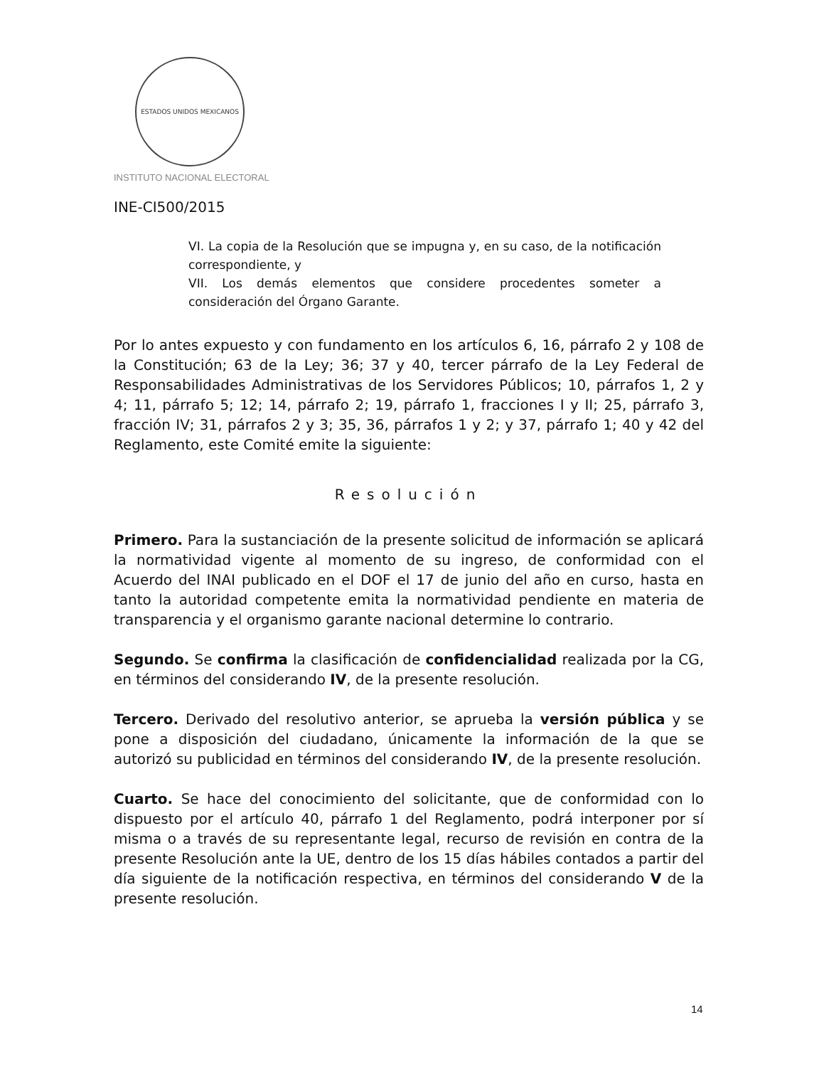ESTADOS UNIDOS MEXICANOS
INSTITUTO NACIONAL ELECTORAL
INE-CI500/2015
VI. La copia de la Resolución que se impugna y, en su caso, de la notificación correspondiente, y
VII. Los demás elementos que considere procedentes someter a consideración del Órgano Garante.
Por lo antes expuesto y con fundamento en los artículos 6, 16, párrafo 2 y 108 de la Constitución; 63 de la Ley; 36; 37 y 40, tercer párrafo de la Ley Federal de Responsabilidades Administrativas de los Servidores Públicos; 10, párrafos 1, 2 y 4; 11, párrafo 5; 12; 14, párrafo 2; 19, párrafo 1, fracciones I y II; 25, párrafo 3, fracción IV; 31, párrafos 2 y 3; 35, 36, párrafos 1 y 2; y 37, párrafo 1; 40 y 42 del Reglamento, este Comité emite la siguiente:
Resolución
Primero. Para la sustanciación de la presente solicitud de información se aplicará la normatividad vigente al momento de su ingreso, de conformidad con el Acuerdo del INAI publicado en el DOF el 17 de junio del año en curso, hasta en tanto la autoridad competente emita la normatividad pendiente en materia de transparencia y el organismo garante nacional determine lo contrario.
Segundo. Se confirma la clasificación de confidencialidad realizada por la CG, en términos del considerando IV, de la presente resolución.
Tercero. Derivado del resolutivo anterior, se aprueba la versión pública y se pone a disposición del ciudadano, únicamente la información de la que se autorizó su publicidad en términos del considerando IV, de la presente resolución.
Cuarto. Se hace del conocimiento del solicitante, que de conformidad con lo dispuesto por el artículo 40, párrafo 1 del Reglamento, podrá interponer por sí misma o a través de su representante legal, recurso de revisión en contra de la presente Resolución ante la UE, dentro de los 15 días hábiles contados a partir del día siguiente de la notificación respectiva, en términos del considerando V de la presente resolución.
14